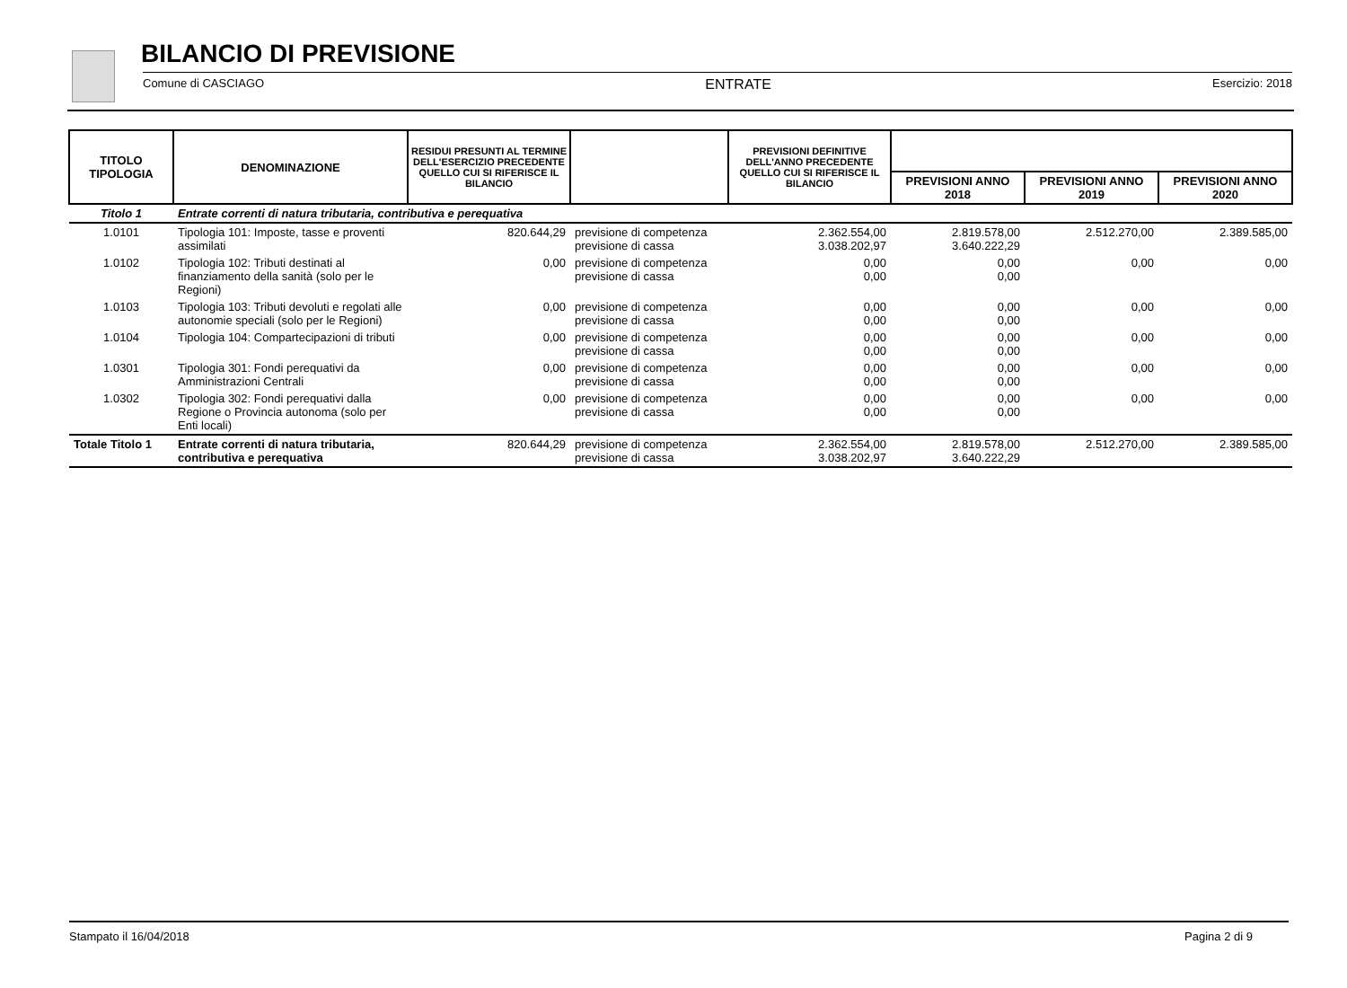BILANCIO DI PREVISIONE
Comune di CASCIAGO ENTRATE Esercizio: 2018
| TITOLO TIPOLOGIA | DENOMINAZIONE | RESIDUI PRESUNTI AL TERMINE DELL'ESERCIZIO PRECEDENTE QUELLO CUI SI RIFERISCE IL BILANCIO | | PREVISIONI DEFINITIVE DELL'ANNO PRECEDENTE QUELLO CUI SI RIFERISCE IL BILANCIO | | | |
| --- | --- | --- | --- | --- | --- | --- | --- |
| | | | | | PREVISIONI ANNO 2018 | PREVISIONI ANNO 2019 | PREVISIONI ANNO 2020 |
| Titolo 1 | Entrate correnti di natura tributaria, contributiva e perequativa | | | | | | |
| 1.0101 | Tipologia 101: Imposte, tasse e proventi assimilati | 820.644,29 | previsione di competenza previsione di cassa | 2.362.554,00 3.038.202,97 | 2.819.578,00 3.640.222,29 | 2.512.270,00 | 2.389.585,00 |
| 1.0102 | Tipologia 102: Tributi destinati al finanziamento della sanità (solo per le Regioni) | 0,00 | previsione di competenza previsione di cassa | 0,00 0,00 | 0,00 0,00 | 0,00 | 0,00 |
| 1.0103 | Tipologia 103: Tributi devoluti e regolati alle autonomie speciali (solo per le Regioni) | 0,00 | previsione di competenza previsione di cassa | 0,00 0,00 | 0,00 0,00 | 0,00 | 0,00 |
| 1.0104 | Tipologia 104: Compartecipazioni di tributi | 0,00 | previsione di competenza previsione di cassa | 0,00 0,00 | 0,00 0,00 | 0,00 | 0,00 |
| 1.0301 | Tipologia 301: Fondi perequativi da Amministrazioni Centrali | 0,00 | previsione di competenza previsione di cassa | 0,00 0,00 | 0,00 0,00 | 0,00 | 0,00 |
| 1.0302 | Tipologia 302: Fondi perequativi dalla Regione o Provincia autonoma (solo per Enti locali) | 0,00 | previsione di competenza previsione di cassa | 0,00 0,00 | 0,00 0,00 | 0,00 | 0,00 |
| Totale Titolo 1 | Entrate correnti di natura tributaria, contributiva e perequativa | 820.644,29 | previsione di competenza previsione di cassa | 2.362.554,00 3.038.202,97 | 2.819.578,00 3.640.222,29 | 2.512.270,00 | 2.389.585,00 |
Stampato il 16/04/2018 Pagina 2 di 9